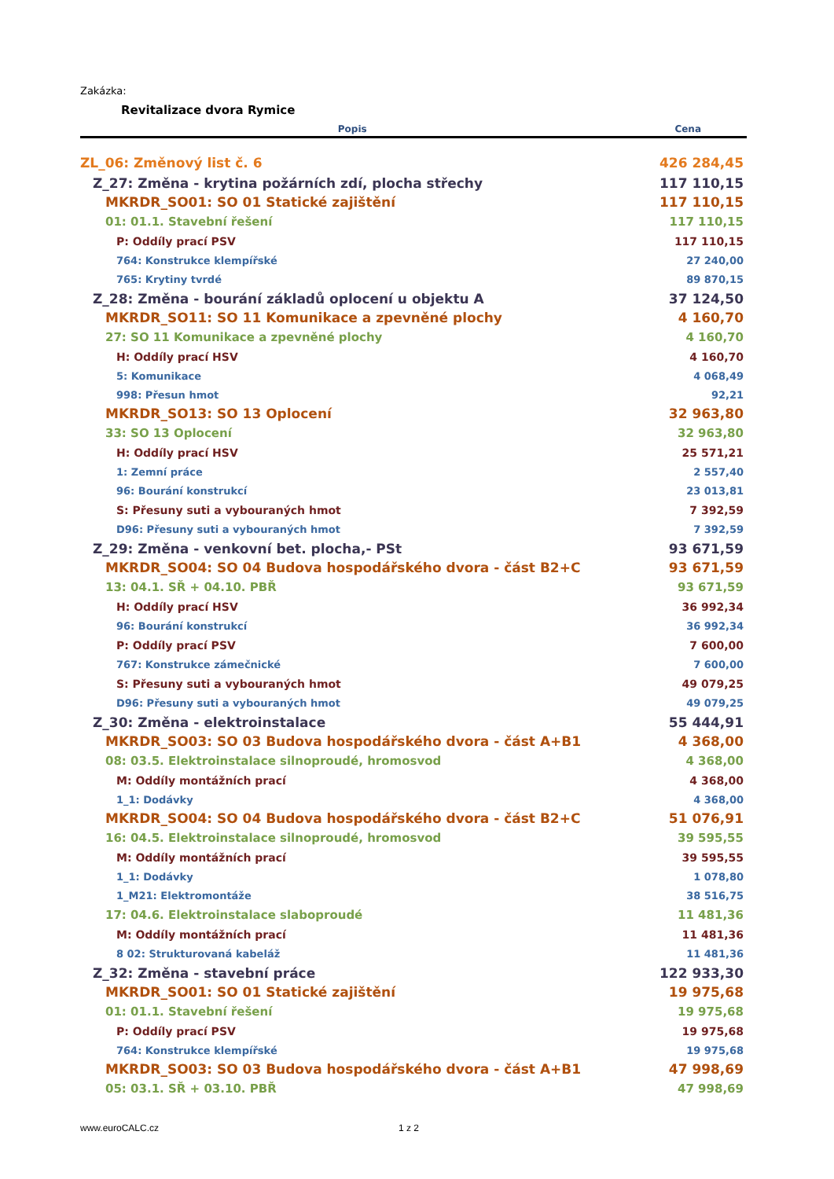Zakázka:
Revitalizace dvora Rymice
| Popis | Cena |
| --- | --- |
| ZL_06: Změnový list č. 6 | 426 284,45 |
| Z_27: Změna - krytina požárních zdí, plocha střechy | 117 110,15 |
| MKRDR_SO01: SO 01 Statické zajištění | 117 110,15 |
| 01: 01.1. Stavební řešení | 117 110,15 |
| P: Oddíly prací PSV | 117 110,15 |
| 764: Konstrukce klempířské | 27 240,00 |
| 765: Krytiny tvrdé | 89 870,15 |
| Z_28: Změna - bourání základů oplocení u objektu A | 37 124,50 |
| MKRDR_SO11: SO 11 Komunikace a zpevněné plochy | 4 160,70 |
| 27: SO 11 Komunikace a zpevněné plochy | 4 160,70 |
| H: Oddíly prací HSV | 4 160,70 |
| 5: Komunikace | 4 068,49 |
| 998: Přesun hmot | 92,21 |
| MKRDR_SO13: SO 13 Oplocení | 32 963,80 |
| 33: SO 13 Oplocení | 32 963,80 |
| H: Oddíly prací HSV | 25 571,21 |
| 1: Zemní práce | 2 557,40 |
| 96: Bourání konstrukcí | 23 013,81 |
| S: Přesuny suti a vybouraných hmot | 7 392,59 |
| D96: Přesuny suti a vybouraných hmot | 7 392,59 |
| Z_29: Změna - venkovní bet. plocha,- PSt | 93 671,59 |
| MKRDR_SO04: SO 04 Budova hospodářského dvora - část B2+C | 93 671,59 |
| 13: 04.1. SŘ + 04.10. PBŘ | 93 671,59 |
| H: Oddíly prací HSV | 36 992,34 |
| 96: Bourání konstrukcí | 36 992,34 |
| P: Oddíly prací PSV | 7 600,00 |
| 767: Konstrukce zámečnické | 7 600,00 |
| S: Přesuny suti a vybouraných hmot | 49 079,25 |
| D96: Přesuny suti a vybouraných hmot | 49 079,25 |
| Z_30: Změna - elektroinstalace | 55 444,91 |
| MKRDR_SO03: SO 03 Budova hospodářského dvora - část A+B1 | 4 368,00 |
| 08: 03.5. Elektroinstalace silnoproudé, hromosvod | 4 368,00 |
| M: Oddíly montážních prací | 4 368,00 |
| 1_1: Dodávky | 4 368,00 |
| MKRDR_SO04: SO 04 Budova hospodářského dvora - část B2+C | 51 076,91 |
| 16: 04.5. Elektroinstalace silnoproudé, hromosvod | 39 595,55 |
| M: Oddíly montážních prací | 39 595,55 |
| 1_1: Dodávky | 1 078,80 |
| 1_M21: Elektromontáže | 38 516,75 |
| 17: 04.6. Elektroinstalace slaboproudé | 11 481,36 |
| M: Oddíly montážních prací | 11 481,36 |
| 8 02: Strukturovaná kabeláž | 11 481,36 |
| Z_32: Změna - stavební práce | 122 933,30 |
| MKRDR_SO01: SO 01 Statické zajištění | 19 975,68 |
| 01: 01.1. Stavební řešení | 19 975,68 |
| P: Oddíly prací PSV | 19 975,68 |
| 764: Konstrukce klempířské | 19 975,68 |
| MKRDR_SO03: SO 03 Budova hospodářského dvora - část A+B1 | 47 998,69 |
| 05: 03.1. SŘ + 03.10. PBŘ | 47 998,69 |
www.euroCALC.cz 1 z 2